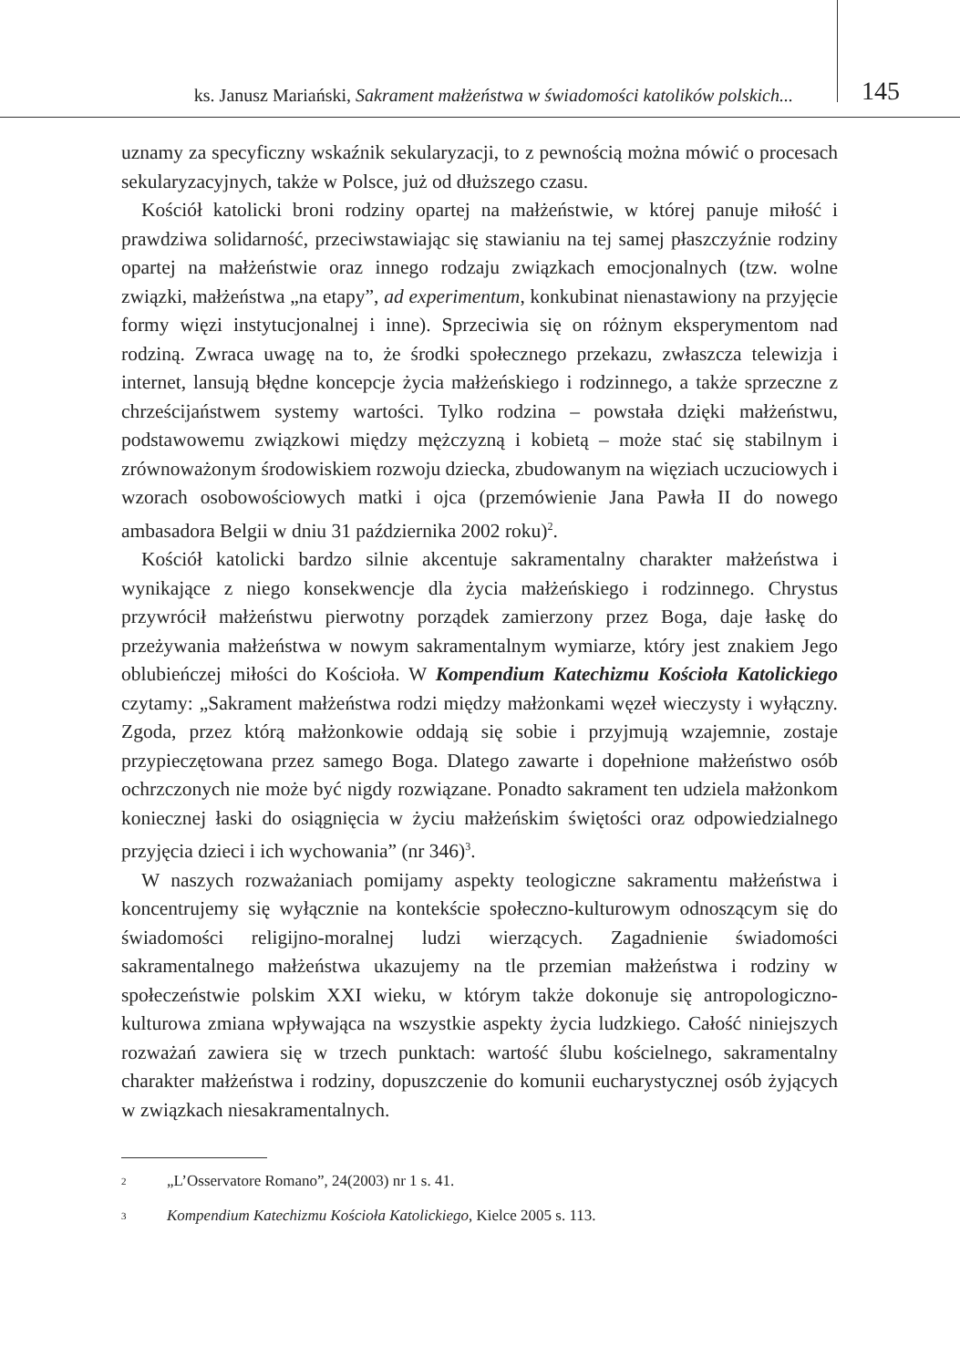ks. Janusz Mariański, Sakrament małżeństwa w świadomości katolików polskich...
145
uznamy za specyficzny wskaźnik sekularyzacji, to z pewnością można mówić o procesach sekularyzacyjnych, także w Polsce, już od dłuższego czasu.
Kościół katolicki broni rodziny opartej na małżeństwie, w której panuje miłość i prawdziwa solidarność, przeciwstawiając się stawianiu na tej samej płaszczyźnie rodziny opartej na małżeństwie oraz innego rodzaju związkach emocjonalnych (tzw. wolne związki, małżeństwa „na etapy”, ad experimentum, konkubinat nienastawiony na przyjęcie formy więzi instytucjonalnej i inne). Sprzeciwia się on różnym eksperymentom nad rodziną. Zwraca uwagę na to, że środki społecznego przekazu, zwłaszcza telewizja i internet, lansują błędne koncepcje życia małżeńskiego i rodzinnego, a także sprzeczne z chrześcijaństwem systemy wartości. Tylko rodzina – powstała dzięki małżeństwu, podstawowemu związkowi między mężczyzną i kobietą – może stać się stabilnym i zrównoważonym środowiskiem rozwoju dziecka, zbudowanym na więziach uczuciowych i wzorach osobowościowych matki i ojca (przemówienie Jana Pawła II do nowego ambasadora Belgii w dniu 31 października 2002 roku)<sup>2</sup>.
Kościół katolicki bardzo silnie akcentuje sakramentalny charakter małżeństwa i wynikające z niego konsekwencje dla życia małżeńskiego i rodzinnego. Chrystus przywrócił małżeństwu pierwotny porządek zamierzony przez Boga, daje łaskę do przeżywania małżeństwa w nowym sakramentalnym wymiarze, który jest znakiem Jego oblubieńczej miłości do Kościoła. W Kompendium Katechizmu Kościoła Katolickiego czytamy: „Sakrament małżeństwa rodzi między małżonkami węzeł wieczysty i wyłączny. Zgoda, przez którą małżonkowie oddają się sobie i przyjmują wzajemnie, zostaje przypieczętowana przez samego Boga. Dlatego zawarte i dopełnione małżeństwo osób ochrzczonych nie może być nigdy rozwiązane. Ponadto sakrament ten udziela małżonkom koniecznej łaski do osiągnięcia w życiu małżeńskim świętości oraz odpowiedzialnego przyjęcia dzieci i ich wychowania” (nr 346)<sup>3</sup>.
W naszych rozważaniach pomijamy aspekty teologiczne sakramentu małżeństwa i koncentrujemy się wyłącznie na kontekście społeczno-kulturowym odnoszącym się do świadomości religijno-moralnej ludzi wierzących. Zagadnienie świadomości sakramentalnego małżeństwa ukazujemy na tle przemian małżeństwa i rodziny w społeczeństwie polskim XXI wieku, w którym także dokonuje się antropologiczno-kulturowa zmiana wpływająca na wszystkie aspekty życia ludzkiego. Całość niniejszych rozważań zawiera się w trzech punktach: wartość ślubu kościelnego, sakramentalny charakter małżeństwa i rodziny, dopuszczenie do komunii eucharystycznej osób żyjących w związkach niesakramentalnych.
2 „L’Osservatore Romano”, 24(2003) nr 1 s. 41.
3 Kompendium Katechizmu Kościoła Katolickiego, Kielce 2005 s. 113.